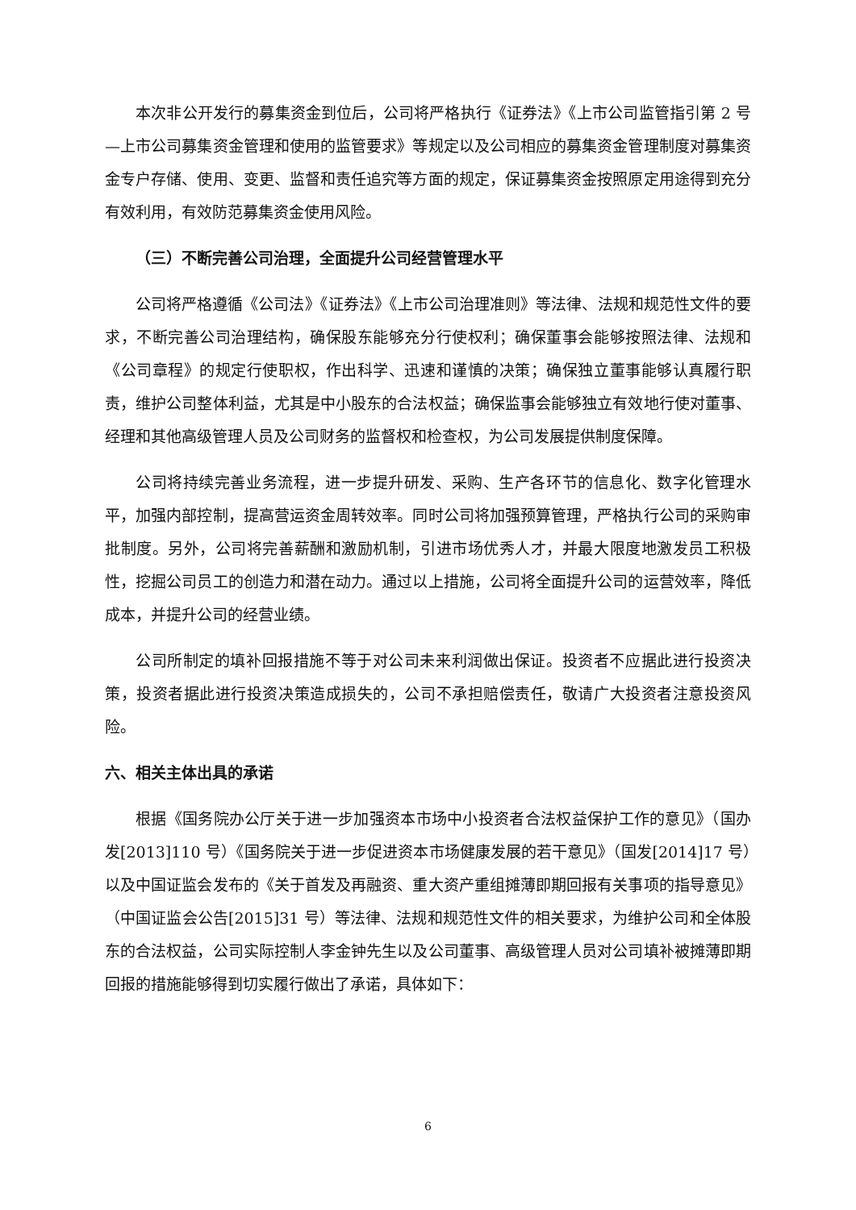本次非公开发行的募集资金到位后，公司将严格执行《证券法》《上市公司监管指引第 2 号—上市公司募集资金管理和使用的监管要求》等规定以及公司相应的募集资金管理制度对募集资金专户存储、使用、变更、监督和责任追究等方面的规定，保证募集资金按照原定用途得到充分有效利用，有效防范募集资金使用风险。
（三）不断完善公司治理，全面提升公司经营管理水平
公司将严格遵循《公司法》《证券法》《上市公司治理准则》等法律、法规和规范性文件的要求，不断完善公司治理结构，确保股东能够充分行使权利；确保董事会能够按照法律、法规和《公司章程》的规定行使职权，作出科学、迅速和谨慎的决策；确保独立董事能够认真履行职责，维护公司整体利益，尤其是中小股东的合法权益；确保监事会能够独立有效地行使对董事、经理和其他高级管理人员及公司财务的监督权和检查权，为公司发展提供制度保障。
公司将持续完善业务流程，进一步提升研发、采购、生产各环节的信息化、数字化管理水平，加强内部控制，提高营运资金周转效率。同时公司将加强预算管理，严格执行公司的采购审批制度。另外，公司将完善薪酬和激励机制，引进市场优秀人才，并最大限度地激发员工积极性，挖掘公司员工的创造力和潜在动力。通过以上措施，公司将全面提升公司的运营效率，降低成本，并提升公司的经营业绩。
公司所制定的填补回报措施不等于对公司未来利润做出保证。投资者不应据此进行投资决策，投资者据此进行投资决策造成损失的，公司不承担赔偿责任，敬请广大投资者注意投资风险。
六、相关主体出具的承诺
根据《国务院办公厅关于进一步加强资本市场中小投资者合法权益保护工作的意见》（国办发[2013]110 号）《国务院关于进一步促进资本市场健康发展的若干意见》（国发[2014]17 号）以及中国证监会发布的《关于首发及再融资、重大资产重组摊薄即期回报有关事项的指导意见》（中国证监会公告[2015]31 号）等法律、法规和规范性文件的相关要求，为维护公司和全体股东的合法权益，公司实际控制人李金钟先生以及公司董事、高级管理人员对公司填补被摊薄即期回报的措施能够得到切实履行做出了承诺，具体如下：
6